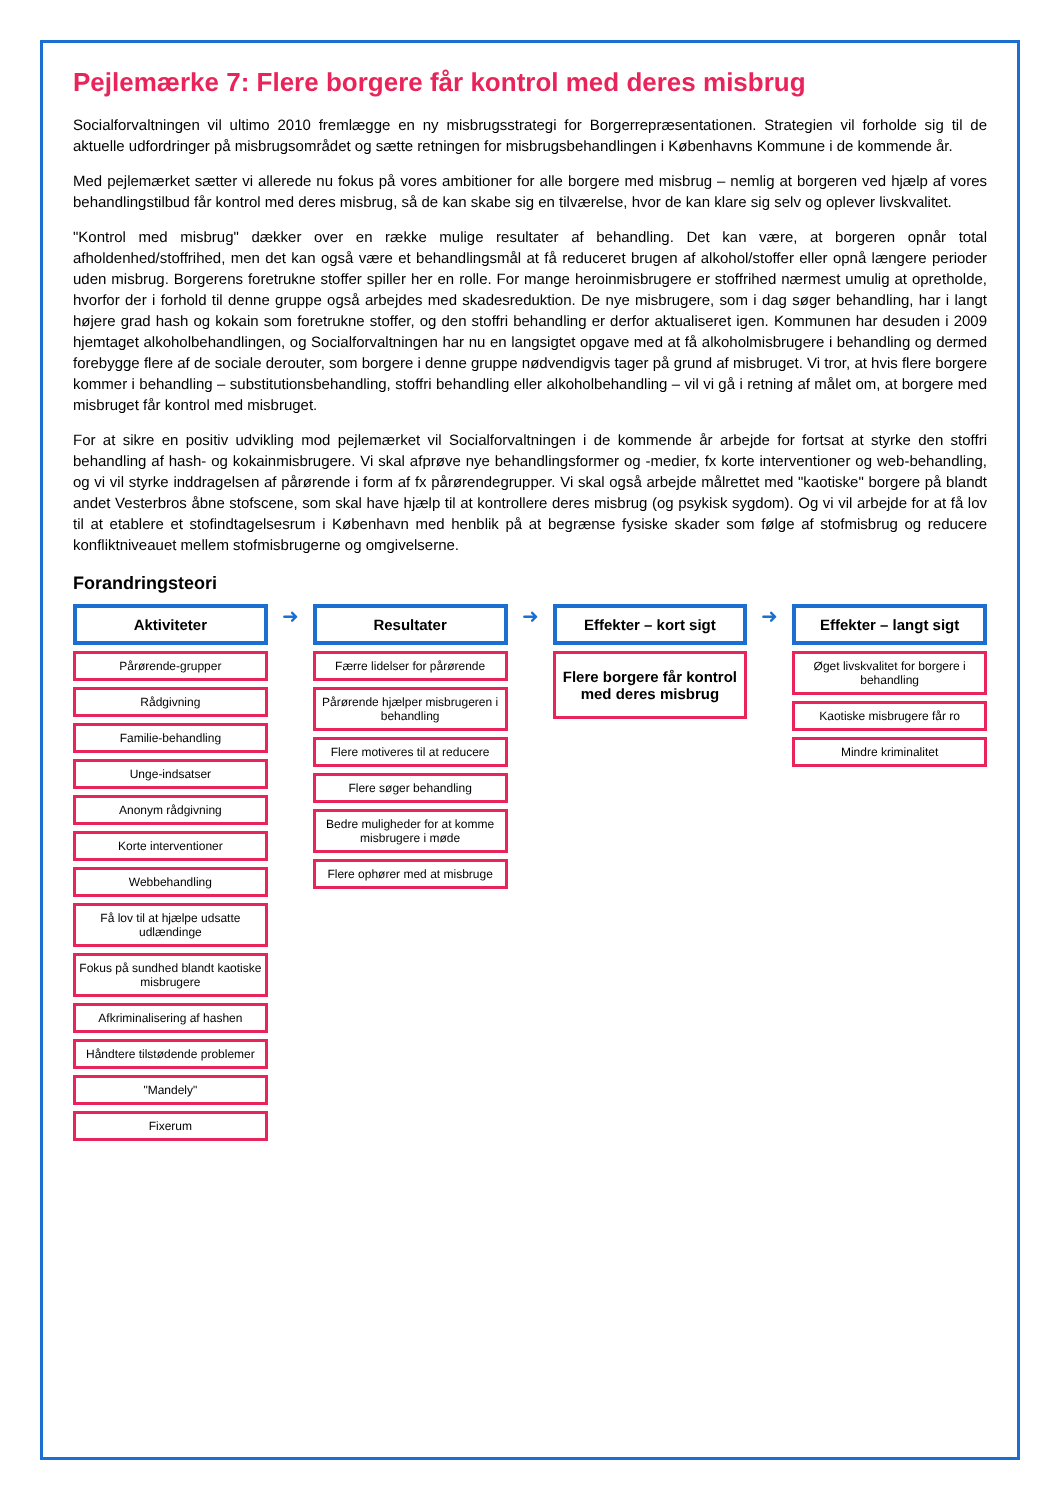Pejlemærke 7: Flere borgere får kontrol med deres misbrug
Socialforvaltningen vil ultimo 2010 fremlægge en ny misbrugsstrategi for Borgerrepræsentationen. Strategien vil forholde sig til de aktuelle udfordringer på misbrugsområdet og sætte retningen for misbrugsbehandlingen i Københavns Kommune i de kommende år.
Med pejlemærket sætter vi allerede nu fokus på vores ambitioner for alle borgere med misbrug – nemlig at borgeren ved hjælp af vores behandlingstilbud får kontrol med deres misbrug, så de kan skabe sig en tilværelse, hvor de kan klare sig selv og oplever livskvalitet.
"Kontrol med misbrug" dækker over en række mulige resultater af behandling. Det kan være, at borgeren opnår total afholdenhed/stoffrihed, men det kan også være et behandlingsmål at få reduceret brugen af alkohol/stoffer eller opnå længere perioder uden misbrug. Borgerens foretrukne stoffer spiller her en rolle. For mange heroinmisbrugere er stoffrihed nærmest umulig at opretholde, hvorfor der i forhold til denne gruppe også arbejdes med skadesreduktion. De nye misbrugere, som i dag søger behandling, har i langt højere grad hash og kokain som foretrukne stoffer, og den stoffri behandling er derfor aktualiseret igen. Kommunen har desuden i 2009 hjemtaget alkoholbehandlingen, og Socialforvaltningen har nu en langsigtet opgave med at få alkoholmisbrugere i behandling og dermed forebygge flere af de sociale derouter, som borgere i denne gruppe nødvendigvis tager på grund af misbruget. Vi tror, at hvis flere borgere kommer i behandling – substitutionsbehandling, stoffri behandling eller alkoholbehandling – vil vi gå i retning af målet om, at borgere med misbruget får kontrol med misbruget.
For at sikre en positiv udvikling mod pejlemærket vil Socialforvaltningen i de kommende år arbejde for fortsat at styrke den stoffri behandling af hash- og kokainmisbrugere. Vi skal afprøve nye behandlingsformer og -medier, fx korte interventioner og web-behandling, og vi vil styrke inddragelsen af pårørende i form af fx pårørendegrupper. Vi skal også arbejde målrettet med "kaotiske" borgere på blandt andet Vesterbros åbne stofscene, som skal have hjælp til at kontrollere deres misbrug (og psykisk sygdom). Og vi vil arbejde for at få lov til at etablere et stofindtagelsesrum i København med henblik på at begrænse fysiske skader som følge af stofmisbrug og reducere konfliktniveauet mellem stofmisbrugerne og omgivelserne.
Forandringsteori
Aktiviteter
Pårørende-grupper
Rådgivning
Familie-behandling
Unge-indsatser
Anonym rådgivning
Korte interventioner
Webbehandling
Få lov til at hjælpe udsatte udlændinge
Fokus på sundhed blandt kaotiske misbrugere
Afkriminalisering af hashen
Håndtere tilstødende problemer
"Mandely"
Fixerum
➜
Resultater
Færre lidelser for pårørende
Pårørende hjælper misbrugeren i behandling
Flere motiveres til at reducere
Flere søger behandling
Bedre muligheder for at komme misbrugere i møde
Flere ophører med at misbruge
➜
Effekter – kort sigt
Flere borgere får kontrol med deres misbrug
➜
Effekter – langt sigt
Øget livskvalitet for borgere i behandling
Kaotiske misbrugere får ro
Mindre kriminalitet